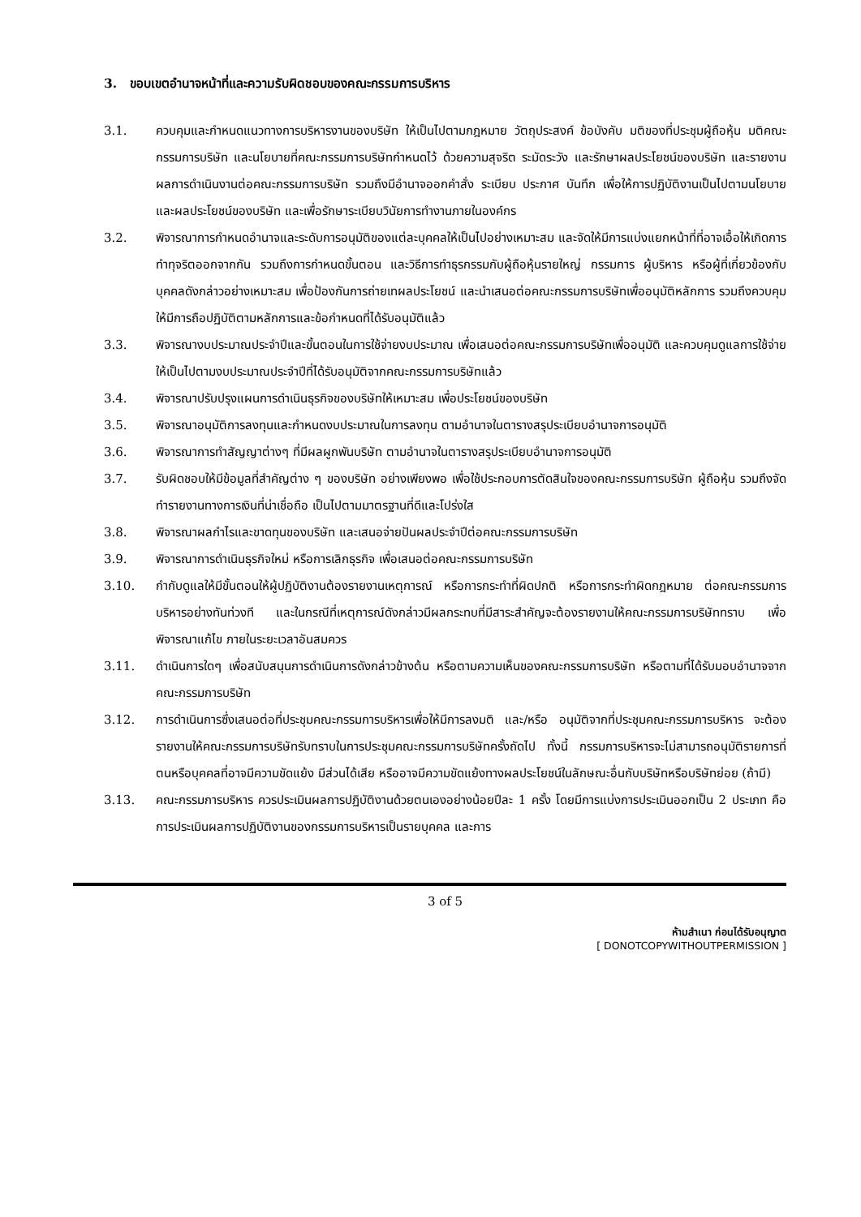3. ขอบเขตอำนาจหน้าที่และความรับผิดชอบของคณะกรรมการบริหาร
3.1. ควบคุมและกำหนดแนวทางการบริหารงานของบริษัท ให้เป็นไปตามกฎหมาย วัตถุประสงค์ ข้อบังคับ มติของที่ประชุมผู้ถือหุ้น มติคณะกรรมการบริษัท และนโยบายที่คณะกรรมการบริษัทกำหนดไว้ ด้วยความสุจริต ระมัดระวัง และรักษาผลประโยชน์ของบริษัท และรายงานผลการดำเนินงานต่อคณะกรรมการบริษัท รวมถึงมีอำนาจออกคำสั่ง ระเบียบ ประกาศ บันทึก เพื่อให้การปฏิบัติงานเป็นไปตามนโยบายและผลประโยชน์ของบริษัท และเพื่อรักษาระเบียบวินัยการทำงานภายในองค์กร
3.2. พิจารณาการกำหนดอำนาจและระดับการอนุมัติของแต่ละบุคคลให้เป็นไปอย่างเหมาะสม และจัดให้มีการแบ่งแยกหน้าที่ที่อาจเอื้อให้เกิดการทำทุจริตออกจากกัน รวมถึงการกำหนดขั้นตอน และวิธีการทำธุรกรรมกับผู้ถือหุ้นรายใหญ่ กรรมการ ผู้บริหาร หรือผู้ที่เกี่ยวข้องกับบุคคลดังกล่าวอย่างเหมาะสม เพื่อป้องกันการถ่ายเทผลประโยชน์ และนำเสนอต่อคณะกรรมการบริษัทเพื่ออนุมัติหลักการ รวมถึงควบคุมให้มีการถือปฏิบัติตามหลักการและข้อกำหนดที่ได้รับอนุมัติแล้ว
3.3. พิจารณางบประมาณประจำปีและขั้นตอนในการใช้จ่ายงบประมาณ เพื่อเสนอต่อคณะกรรมการบริษัทเพื่ออนุมัติ และควบคุมดูแลการใช้จ่ายให้เป็นไปตามงบประมาณประจำปีที่ได้รับอนุมัติจากคณะกรรมการบริษัทแล้ว
3.4. พิจารณาปรับปรุงแผนการดำเนินธุรกิจของบริษัทให้เหมาะสม เพื่อประโยชน์ของบริษัท
3.5. พิจารณาอนุมัติการลงทุนและกำหนดงบประมาณในการลงทุน ตามอำนาจในตารางสรุประเบียบอำนาจการอนุมัติ
3.6. พิจารณาการทำสัญญาต่างๆ ที่มีผลผูกพันบริษัท ตามอำนาจในตารางสรุประเบียบอำนาจการอนุมัติ
3.7. รับผิดชอบให้มีข้อมูลที่สำคัญต่าง ๆ ของบริษัท อย่างเพียงพอ เพื่อใช้ประกอบการตัดสินใจของคณะกรรมการบริษัท ผู้ถือหุ้น รวมถึงจัดทำรายงานทางการเงินที่น่าเชื่อถือ เป็นไปตามมาตรฐานที่ดีและโปร่งใส
3.8. พิจารณาผลกำไรและขาดทุนของบริษัท และเสนอจ่ายปันผลประจำปีต่อคณะกรรมการบริษัท
3.9. พิจารณาการดำเนินธุรกิจใหม่ หรือการเลิกธุรกิจ เพื่อเสนอต่อคณะกรรมการบริษัท
3.10. กำกับดูแลให้มีขั้นตอนให้ผู้ปฏิบัติงานต้องรายงานเหตุการณ์ หรือการกระทำที่ผิดปกติ หรือการกระทำผิดกฎหมาย ต่อคณะกรรมการบริหารอย่างทันท่วงที และในกรณีที่เหตุการณ์ดังกล่าวมีผลกระทบที่มีสาระสำคัญจะต้องรายงานให้คณะกรรมการบริษัททราบ เพื่อพิจารณาแก้ไข ภายในระยะเวลาอันสมควร
3.11. ดำเนินการใดๆ เพื่อสนับสนุนการดำเนินการดังกล่าวข้างต้น หรือตามความเห็นของคณะกรรมการบริษัท หรือตามที่ได้รับมอบอำนาจจากคณะกรรมการบริษัท
3.12. การดำเนินการซึ่งเสนอต่อที่ประชุมคณะกรรมการบริหารเพื่อให้มีการลงมติ และ/หรือ อนุมัติจากที่ประชุมคณะกรรมการบริหาร จะต้องรายงานให้คณะกรรมการบริษัทรับทราบในการประชุมคณะกรรมการบริษัทครั้งถัดไป ทั้งนี้ กรรมการบริหารจะไม่สามารถอนุมัติรายการที่ตนหรือบุคคลที่อาจมีความขัดแย้ง มีส่วนได้เสีย หรืออาจมีความขัดแย้งทางผลประโยชน์ในลักษณะอื่นกับบริษัทหรือบริษัทย่อย (ถ้ามี)
3.13. คณะกรรมการบริหาร ควรประเมินผลการปฏิบัติงานด้วยตนเองอย่างน้อยปีละ 1 ครั้ง โดยมีการแบ่งการประเมินออกเป็น 2 ประเภท คือ การประเมินผลการปฏิบัติงานของกรรมการบริหารเป็นรายบุคคล และการ
3 of 5
ห้ามสำเนา ก่อนได้รับอนุญาต
[ DONOTCOPYWITHOUTPERMISSION ]